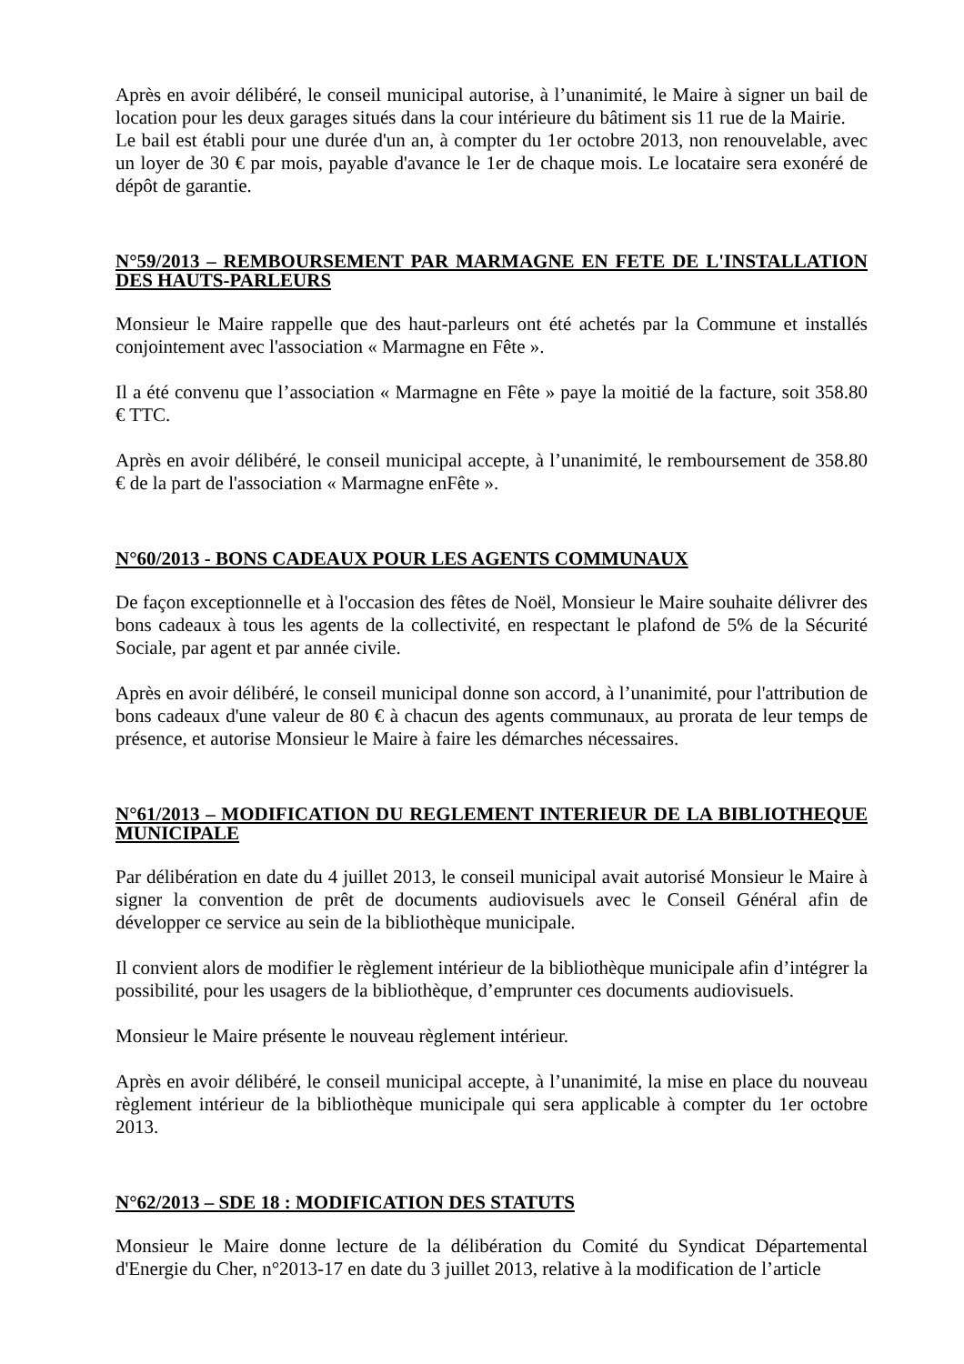Après en avoir délibéré, le conseil municipal autorise, à l’unanimité, le Maire à signer un bail de location pour les deux garages situés dans la cour intérieure du bâtiment sis 11 rue de la Mairie.
Le bail est établi pour une durée d'un an, à compter du 1er octobre 2013, non renouvelable, avec un loyer de 30 € par mois, payable d'avance le 1er de chaque mois. Le locataire sera exonéré de dépôt de garantie.
N°59/2013 – REMBOURSEMENT PAR MARMAGNE EN FETE DE L'INSTALLATION DES HAUTS-PARLEURS
Monsieur le Maire rappelle que des haut-parleurs ont été achetés par la Commune et installés conjointement avec l'association « Marmagne en Fête ».
Il a été convenu que l’association « Marmagne en Fête » paye la moitié de la facture, soit 358.80 € TTC.
Après en avoir délibéré, le conseil municipal accepte, à l’unanimité, le remboursement de 358.80 € de la part de l'association « Marmagne enFête ».
N°60/2013 - BONS CADEAUX POUR LES AGENTS COMMUNAUX
De façon exceptionnelle et à l'occasion des fêtes de Noël, Monsieur le Maire souhaite délivrer des bons cadeaux à tous les agents de la collectivité, en respectant le plafond de 5% de la Sécurité Sociale, par agent et par année civile.
Après en avoir délibéré, le conseil municipal donne son accord, à l’unanimité, pour l'attribution de bons cadeaux d'une valeur de 80 € à chacun des agents communaux, au prorata de leur temps de présence, et autorise Monsieur le Maire à faire les démarches nécessaires.
N°61/2013 – MODIFICATION DU REGLEMENT INTERIEUR DE LA BIBLIOTHEQUE MUNICIPALE
Par délibération en date du 4 juillet 2013, le conseil municipal avait autorisé Monsieur le Maire à signer la convention de prêt de documents audiovisuels avec le Conseil Général afin de développer ce service au sein de la bibliothèque municipale.
Il convient alors de modifier le règlement intérieur de la bibliothèque municipale afin d’intégrer la possibilité, pour les usagers de la bibliothèque, d’emprunter ces documents audiovisuels.
Monsieur le Maire présente le nouveau règlement intérieur.
Après en avoir délibéré, le conseil municipal accepte, à l’unanimité, la mise en place du nouveau règlement intérieur de la bibliothèque municipale qui sera applicable à compter du 1er octobre 2013.
N°62/2013 – SDE 18 : MODIFICATION DES STATUTS
Monsieur le Maire donne lecture de la délibération du Comité du Syndicat Départemental d'Energie du Cher, n°2013-17 en date du 3 juillet 2013, relative à la modification de l’article